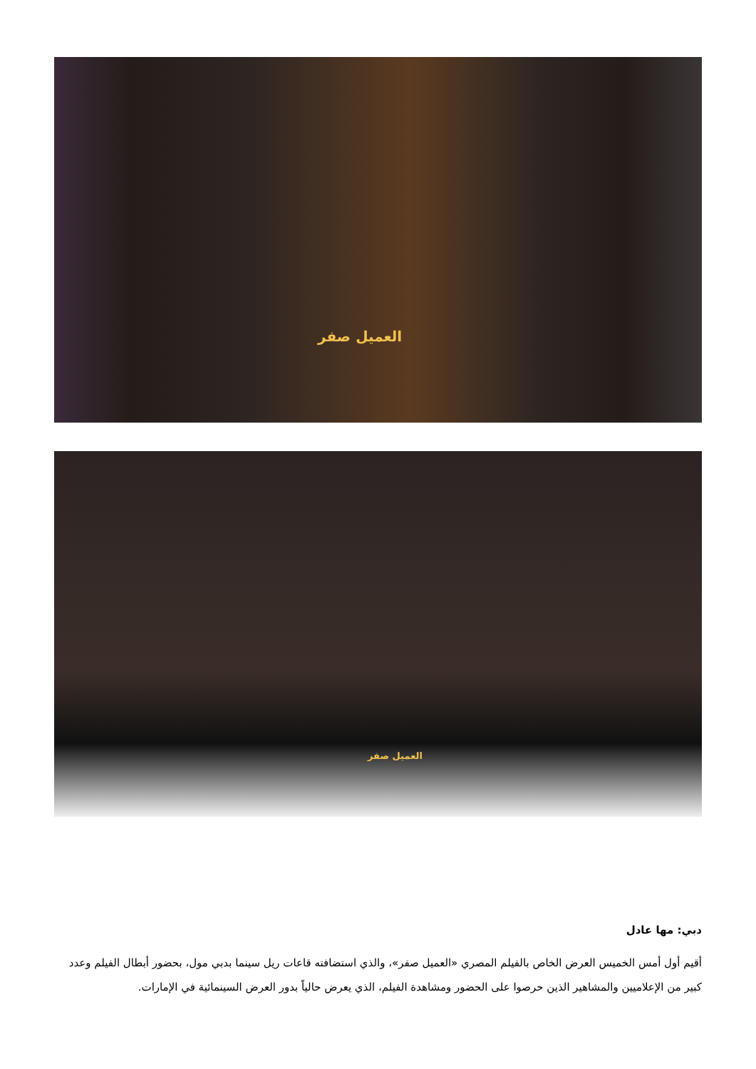العميل صفر
العميل صفر
دبي: مها عادل
أقيم أول أمس الخميس العرض الخاص بالفيلم المصري «العميل صفر»، والذي استضافته قاعات ريل سينما بدبي مول، بحضور أبطال الفيلم وعدد كبير من الإعلاميين والمشاهير الذين حرصوا على الحضور ومشاهدة الفيلم، الذي يعرض حالياً بدور العرض السينمائية في الإمارات.